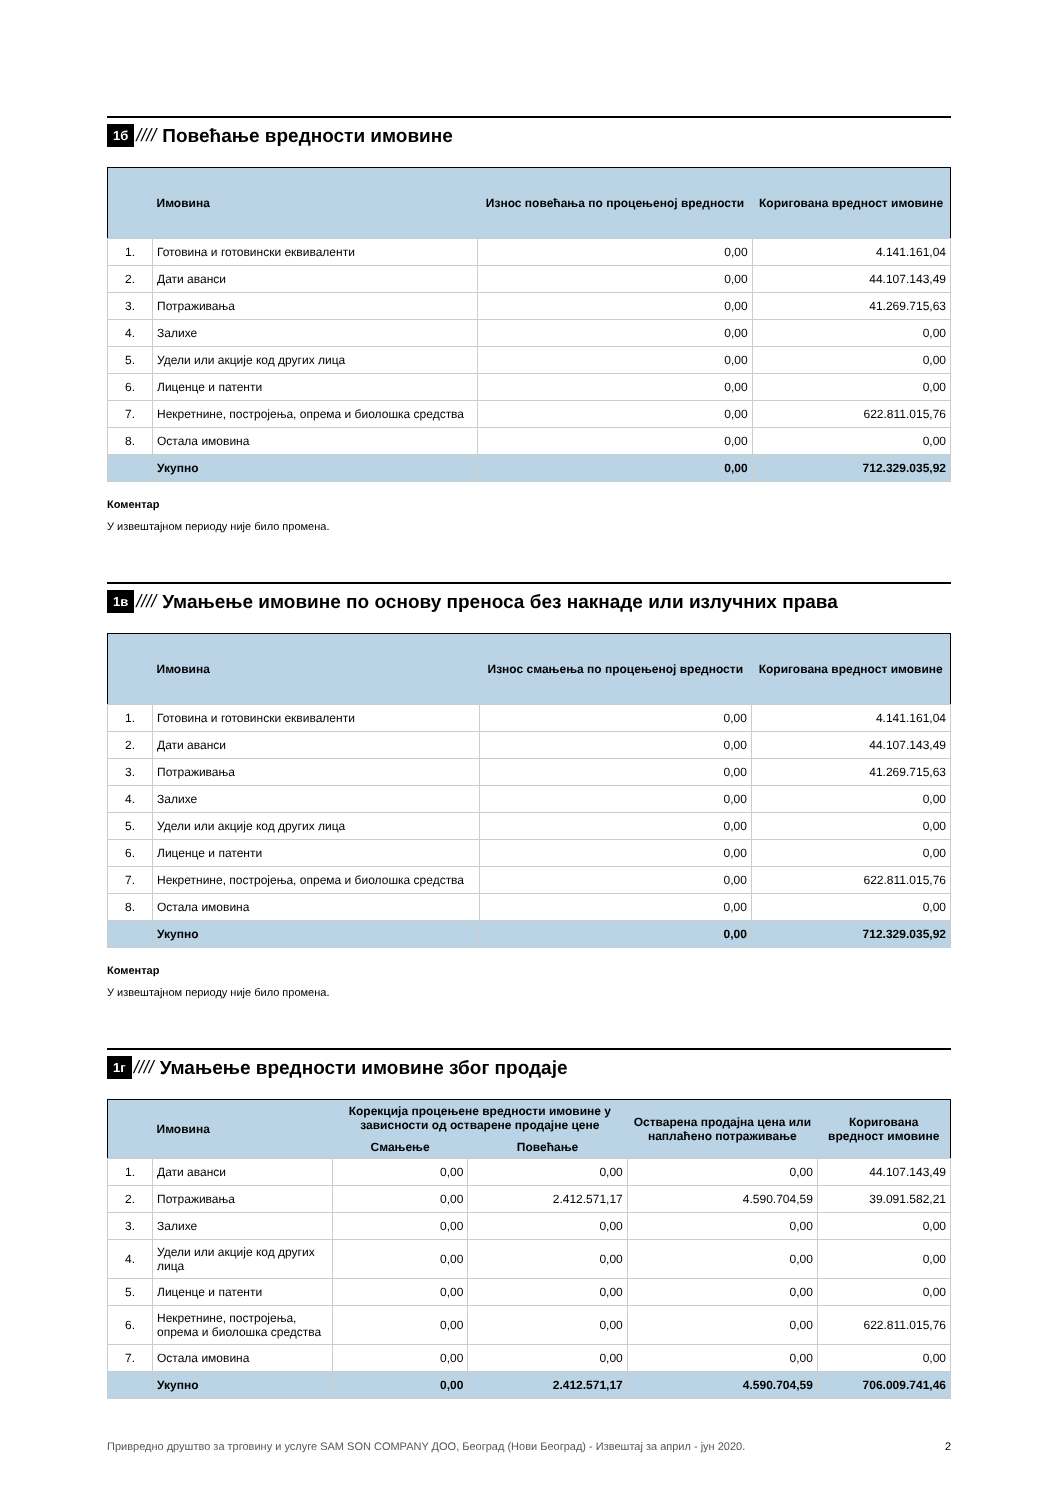1б //// Повећање вредности имовине
| | Имовина | Износ повећања по процењеној вредности | Коригована вредност имовине |
| --- | --- | --- | --- |
| 1. | Готовина и готовински еквиваленти | 0,00 | 4.141.161,04 |
| 2. | Дати аванси | 0,00 | 44.107.143,49 |
| 3. | Потраживања | 0,00 | 41.269.715,63 |
| 4. | Залихе | 0,00 | 0,00 |
| 5. | Удели или акције код других лица | 0,00 | 0,00 |
| 6. | Лиценце и патенти | 0,00 | 0,00 |
| 7. | Некретнине, постројења, опрема и биолошка средства | 0,00 | 622.811.015,76 |
| 8. | Остала имовина | 0,00 | 0,00 |
| | Укупно | 0,00 | 712.329.035,92 |
Коментар
У извештајном периоду није било промена.
1в ////
Умањење имовине по основу преноса без накнаде или излучних права
| | Имовина | Износ смањења по процењеној вредности | Коригована вредност имовине |
| --- | --- | --- | --- |
| 1. | Готовина и готовински еквиваленти | 0,00 | 4.141.161,04 |
| 2. | Дати аванси | 0,00 | 44.107.143,49 |
| 3. | Потраживања | 0,00 | 41.269.715,63 |
| 4. | Залихе | 0,00 | 0,00 |
| 5. | Удели или акције код других лица | 0,00 | 0,00 |
| 6. | Лиценце и патенти | 0,00 | 0,00 |
| 7. | Некретнине, постројења, опрема и биолошка средства | 0,00 | 622.811.015,76 |
| 8. | Остала имовина | 0,00 | 0,00 |
| | Укупно | 0,00 | 712.329.035,92 |
Коментар
У извештајном периоду није било промена.
1г ////
Умањење вредности имовине због продаје
| | Имовина | Корекција процењене вредности имовине у зависности од остварене продајне цене | | Остварена продајна цена или наплаћено потраживање | Коригована вредност имовине |
| --- | --- | --- | --- | --- | --- |
| | | Смањење | Повећање | | |
| 1. | Дати аванси | 0,00 | 0,00 | 0,00 | 44.107.143,49 |
| 2. | Потраживања | 0,00 | 2.412.571,17 | 4.590.704,59 | 39.091.582,21 |
| 3. | Залихе | 0,00 | 0,00 | 0,00 | 0,00 |
| 4. | Удели или акције код других лица | 0,00 | 0,00 | 0,00 | 0,00 |
| 5. | Лиценце и патенти | 0,00 | 0,00 | 0,00 | 0,00 |
| 6. | Некретнине, постројења, опрема и биолошка средства | 0,00 | 0,00 | 0,00 | 622.811.015,76 |
| 7. | Остала имовина | 0,00 | 0,00 | 0,00 | 0,00 |
| | Укупно | 0,00 | 2.412.571,17 | 4.590.704,59 | 706.009.741,46 |
Привредно друштво за трговину и услуге SAM SON COMPANY ДОО, Београд (Нови Београд) - Извештај за април - јун 2020. 2